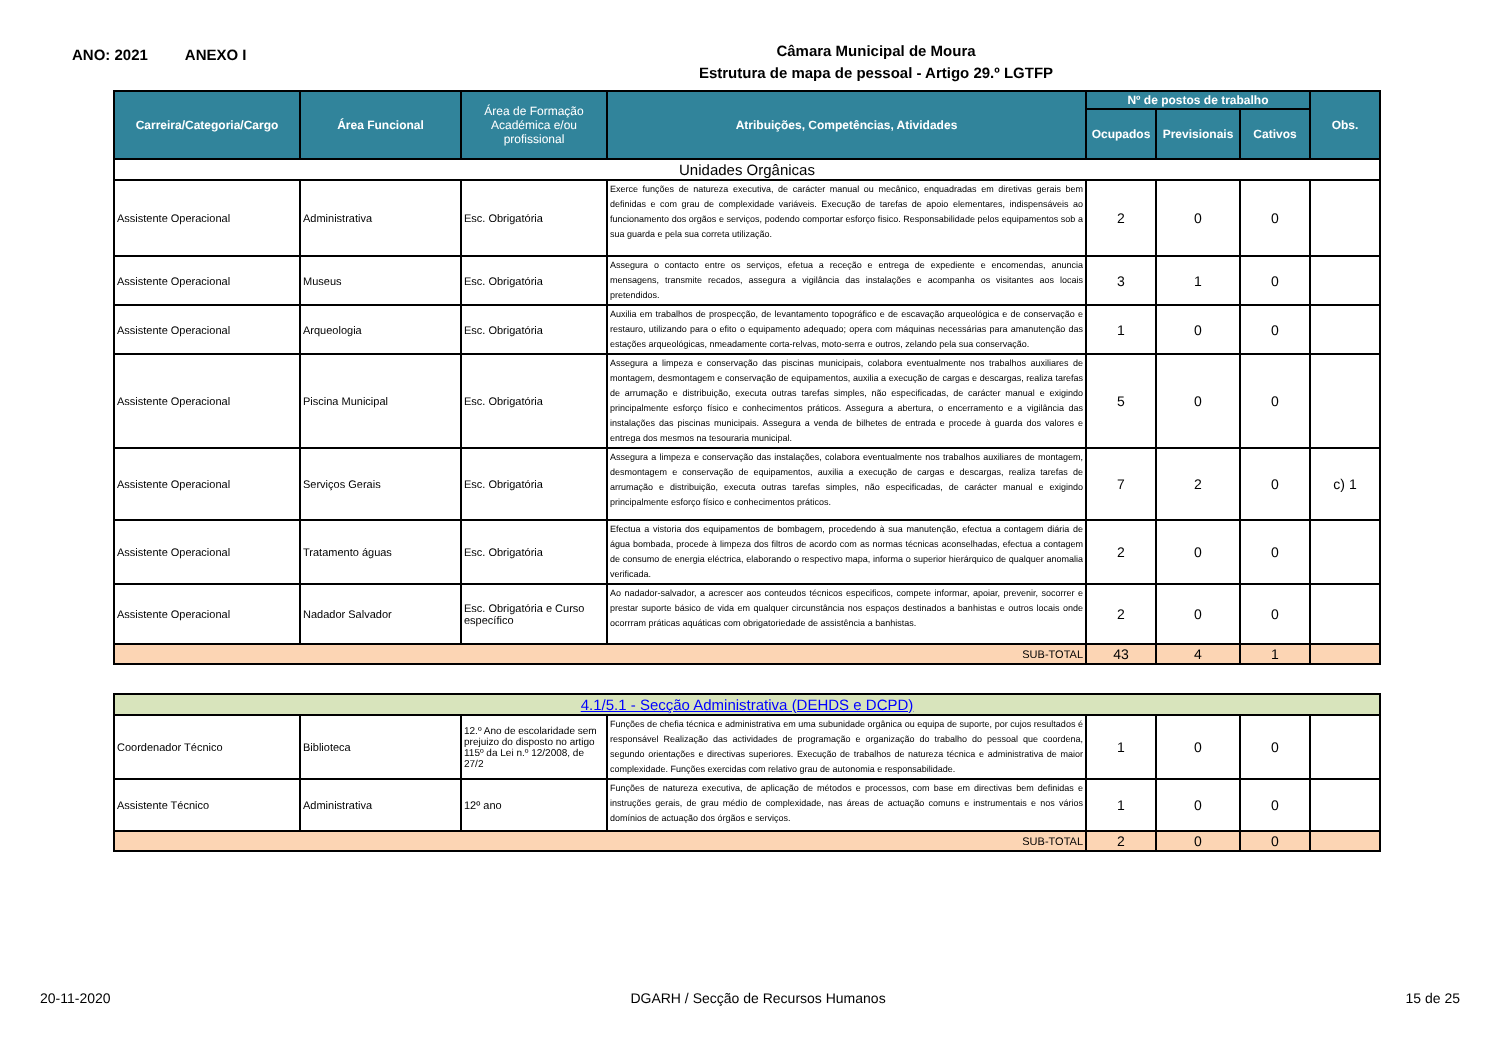ANO: 2021 ANEXO I
Câmara Municipal de Moura
Estrutura de mapa de pessoal - Artigo 29.º LGTFP
| Carreira/Categoria/Cargo | Área Funcional | Área de Formação Académica e/ou profissional | Atribuições, Competências, Atividades | Nº de postos de trabalho | | | Obs. |
| --- | --- | --- | --- | --- | --- | --- | --- |
| | | | | Ocupados | Previsionais | Cativos | |
| Unidades Orgânicas | | | | | | | |
| Assistente Operacional | Administrativa | Esc. Obrigatória | Exerce funções de natureza executiva, de carácter manual ou mecânico, enquadradas em diretivas gerais bem definidas e com grau de complexidade variáveis. Execução de tarefas de apoio elementares, indispensáveis ao funcionamento dos orgãos e serviços, podendo comportar esforço fisico. Responsabilidade pelos equipamentos sob a sua guarda e pela sua correta utilização. | 2 | 0 | 0 | |
| Assistente Operacional | Museus | Esc. Obrigatória | Assegura o contacto entre os serviços, efetua a receção e entrega de expediente e encomendas, anuncia mensagens, transmite recados, assegura a vigilância das instalações e acompanha os visitantes aos locais pretendidos. | 3 | 1 | 0 | |
| Assistente Operacional | Arqueologia | Esc. Obrigatória | Auxilia em trabalhos de prospecção, de levantamento topográfico e de escavação arqueológica e de conservação e restauro, utilizando para o efito o equipamento adequado; opera com máquinas necessárias para amanutenção das estações arqueológicas, nmeadamente corta-relvas, moto-serra e outros, zelando pela sua conservação. | 1 | 0 | 0 | |
| Assistente Operacional | Piscina Municipal | Esc. Obrigatória | Assegura a limpeza e conservação das piscinas municipais, colabora eventualmente nos trabalhos auxiliares de montagem, desmontagem e conservação de equipamentos, auxilia a execução de cargas e descargas, realiza tarefas de arrumação e distribuição, executa outras tarefas simples, não especificadas, de carácter manual e exigindo principalmente esforço físico e conhecimentos práticos. Assegura a abertura, o encerramento e a vigilância das instalações das piscinas municipais. Assegura a venda de bilhetes de entrada e procede à guarda dos valores e entrega dos mesmos na tesouraria municipal. | 5 | 0 | 0 | |
| Assistente Operacional | Serviços Gerais | Esc. Obrigatória | Assegura a limpeza e conservação das instalações, colabora eventualmente nos trabalhos auxiliares de montagem, desmontagem e conservação de equipamentos, auxilia a execução de cargas e descargas, realiza tarefas de arrumação e distribuição, executa outras tarefas simples, não especificadas, de carácter manual e exigindo principalmente esforço físico e conhecimentos práticos. | 7 | 2 | 0 | c) 1 |
| Assistente Operacional | Tratamento águas | Esc. Obrigatória | Efectua a vistoria dos equipamentos de bombagem, procedendo à sua manutenção, efectua a contagem diária de água bombada, procede à limpeza dos filtros de acordo com as normas técnicas aconselhadas, efectua a contagem de consumo de energia eléctrica, elaborando o respectivo mapa, informa o superior hierárquico de qualquer anomalia verificada. | 2 | 0 | 0 | |
| Assistente Operacional | Nadador Salvador | Esc. Obrigatória e Curso específico | Ao nadador-salvador, a acrescer aos conteudos técnicos especificos, compete informar, apoiar, prevenir, socorrer e prestar suporte básico de vida em qualquer circunstância nos espaços destinados a banhistas e outros locais onde ocorrram práticas aquáticas com obrigatoriedade de assistência a banhistas. | 2 | 0 | 0 | |
| SUB-TOTAL | | | | 43 | 4 | 1 | |
| 4.1/5.1 - Secção Administrativa (DEHDS e DCPD) | | | | | | | |
| Coordenador Técnico | Biblioteca | 12.º Ano de escolaridade sem prejuizo do disposto no artigo 115º da Lei n.º 12/2008, de 27/2 | Funções de chefia técnica e administrativa em uma subunidade orgânica ou equipa de suporte, por cujos resultados é responsável Realização das actividades de programação e organização do trabalho do pessoal que coordena, segundo orientações e directivas superiores. Execução de trabalhos de natureza técnica e administrativa de maior complexidade. Funções exercidas com relativo grau de autonomia e responsabilidade. | 1 | 0 | 0 | |
| Assistente Técnico | Administrativa | 12º ano | Funções de natureza executiva, de aplicação de métodos e processos, com base em directivas bem definidas e instruções gerais, de grau médio de complexidade, nas áreas de actuação comuns e instrumentais e nos vários domínios de actuação dos órgãos e serviços. | 1 | 0 | 0 | |
| SUB-TOTAL | | | | 2 | 0 | 0 | |
20-11-2020 DGARH / Secção de Recursos Humanos 15 de 25